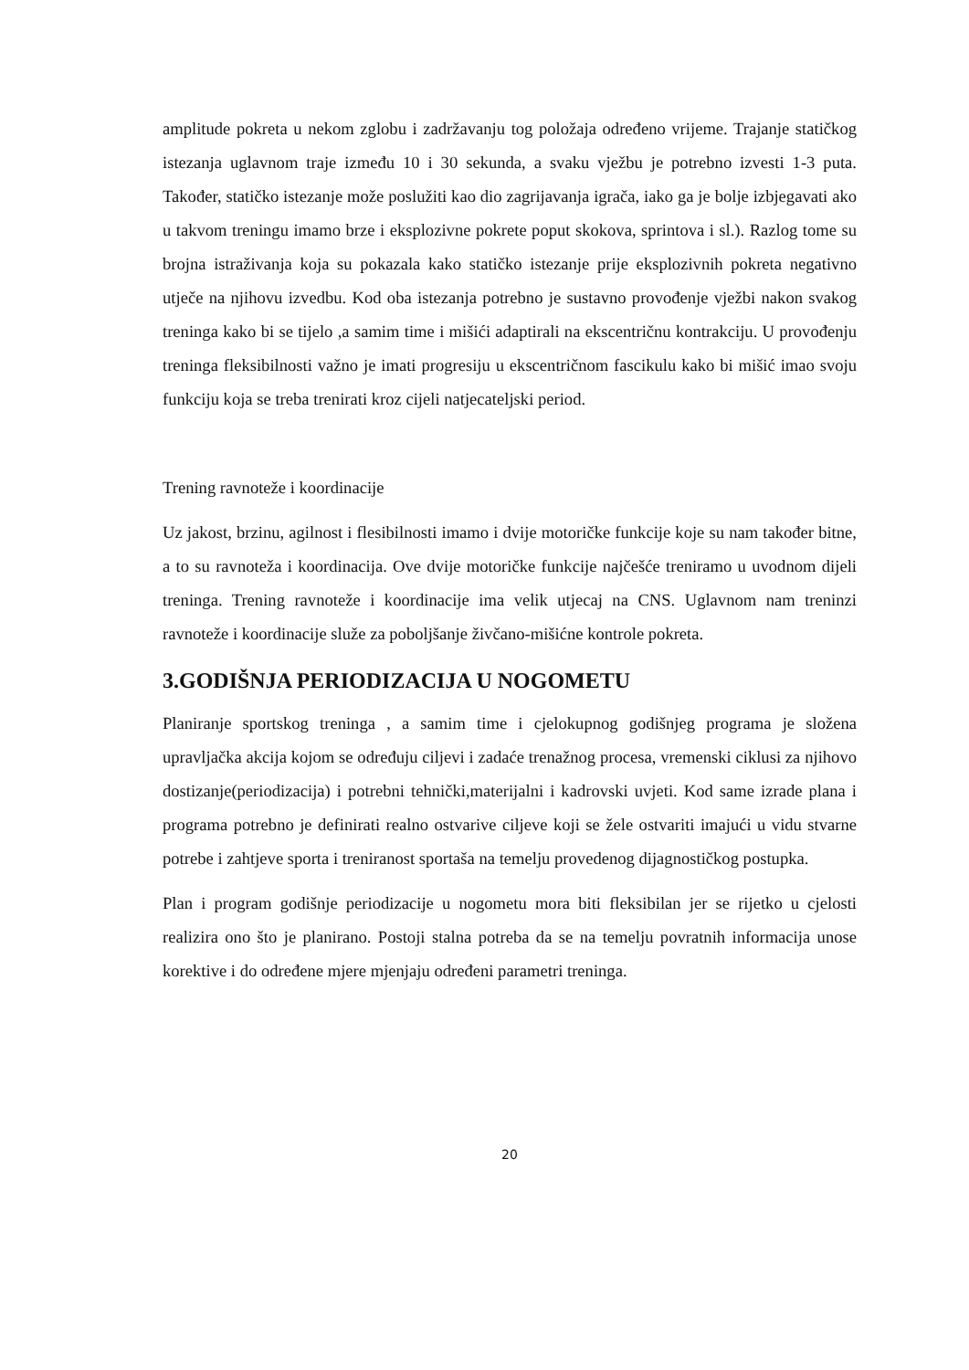amplitude pokreta u nekom zglobu i zadržavanju tog položaja određeno vrijeme. Trajanje statičkog istezanja uglavnom traje između 10 i 30 sekunda, a svaku vježbu je potrebno izvesti 1-3 puta. Također, statičko istezanje može poslužiti kao dio zagrijavanja igrača, iako ga je bolje izbjegavati ako u takvom treningu imamo brze i eksplozivne pokrete poput skokova, sprintova i sl.). Razlog tome su brojna istraživanja koja su pokazala kako statičko istezanje prije eksplozivnih pokreta negativno utječe na njihovu izvedbu. Kod oba istezanja potrebno je sustavno provođenje vježbi nakon svakog treninga kako bi se tijelo ,a samim time i mišići adaptirali na ekscentričnu kontrakciju. U provođenju treninga fleksibilnosti važno je imati progresiju u ekscentričnom fascikulu kako bi mišić imao svoju funkciju koja se treba trenirati kroz cijeli natjecateljski period.
Trening ravnoteže i koordinacije
Uz jakost, brzinu, agilnost i flesibilnosti imamo i dvije motoričke funkcije koje su nam također bitne, a to su ravnoteža i koordinacija. Ove dvije motoričke funkcije najčešće treniramo u uvodnom dijeli treninga. Trening ravnoteže i koordinacije ima velik utjecaj na CNS. Uglavnom nam treninzi ravnoteže i koordinacije služe za poboljšanje živčano-mišićne kontrole pokreta.
3.GODIŠNJA PERIODIZACIJA U NOGOMETU
Planiranje sportskog treninga , a samim time i cjelokupnog godišnjeg programa je složena upravljačka akcija kojom se određuju ciljevi i zadaće trenažnog procesa, vremenski ciklusi za njihovo dostizanje(periodizacija) i potrebni tehnički,materijalni i kadrovski uvjeti. Kod same izrade plana i programa potrebno je definirati realno ostvarive ciljeve koji se žele ostvariti imajući u vidu stvarne potrebe i zahtjeve sporta i treniranost sportaša na temelju provedenog dijagnostičkog postupka.
Plan i program godišnje periodizacije u nogometu mora biti fleksibilan jer se rijetko u cjelosti realizira ono što je planirano. Postoji stalna potreba da se na temelju povratnih informacija unose korektive i do određene mjere mjenjaju određeni parametri treninga.
20